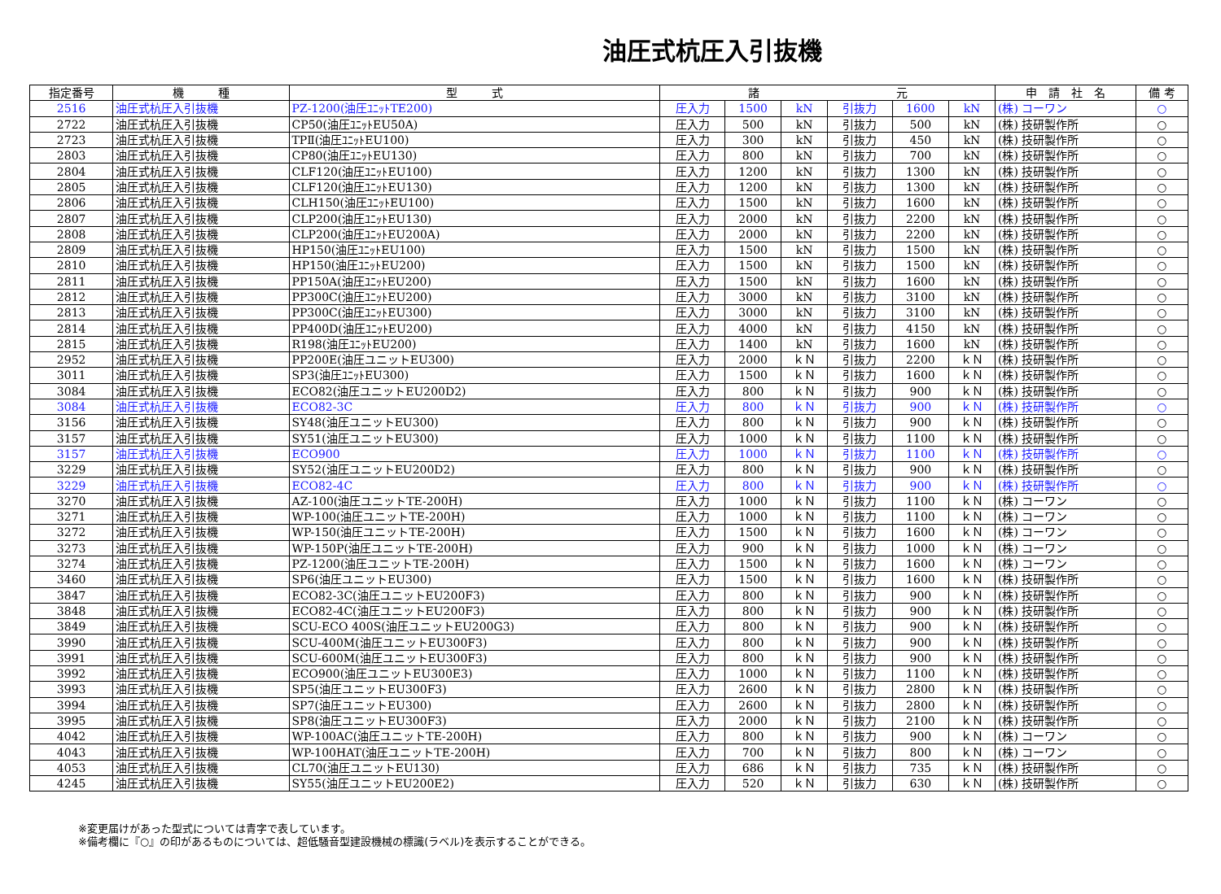油圧式杭圧入引抜機
| 指定番号 | 機 種 | 型 式 | 諸 元 | | | | | | 申 請 社 名 | 備 考 |
| --- | --- | --- | --- | --- | --- | --- | --- | --- | --- | --- |
| 2516 | 油圧式杭圧入引抜機 | PZ-1200(油圧ﾕﾆｯﾄTE200) | 圧入力 | 1500 | kN | 引抜力 | 1600 | kN | (株) コーワン | ○ |
| 2722 | 油圧式杭圧入引抜機 | CP50(油圧ﾕﾆｯﾄEU50A) | 圧入力 | 500 | kN | 引抜力 | 500 | kN | (株) 技研製作所 | ○ |
| 2723 | 油圧式杭圧入引抜機 | TPⅡ(油圧ﾕﾆｯﾄEU100) | 圧入力 | 300 | kN | 引抜力 | 450 | kN | (株) 技研製作所 | ○ |
| 2803 | 油圧式杭圧入引抜機 | CP80(油圧ﾕﾆｯﾄEU130) | 圧入力 | 800 | kN | 引抜力 | 700 | kN | (株) 技研製作所 | ○ |
| 2804 | 油圧式杭圧入引抜機 | CLF120(油圧ﾕﾆｯﾄEU100) | 圧入力 | 1200 | kN | 引抜力 | 1300 | kN | (株) 技研製作所 | ○ |
| 2805 | 油圧式杭圧入引抜機 | CLF120(油圧ﾕﾆｯﾄEU130) | 圧入力 | 1200 | kN | 引抜力 | 1300 | kN | (株) 技研製作所 | ○ |
| 2806 | 油圧式杭圧入引抜機 | CLH150(油圧ﾕﾆｯﾄEU100) | 圧入力 | 1500 | kN | 引抜力 | 1600 | kN | (株) 技研製作所 | ○ |
| 2807 | 油圧式杭圧入引抜機 | CLP200(油圧ﾕﾆｯﾄEU130) | 圧入力 | 2000 | kN | 引抜力 | 2200 | kN | (株) 技研製作所 | ○ |
| 2808 | 油圧式杭圧入引抜機 | CLP200(油圧ﾕﾆｯﾄEU200A) | 圧入力 | 2000 | kN | 引抜力 | 2200 | kN | (株) 技研製作所 | ○ |
| 2809 | 油圧式杭圧入引抜機 | HP150(油圧ﾕﾆｯﾄEU100) | 圧入力 | 1500 | kN | 引抜力 | 1500 | kN | (株) 技研製作所 | ○ |
| 2810 | 油圧式杭圧入引抜機 | HP150(油圧ﾕﾆｯﾄEU200) | 圧入力 | 1500 | kN | 引抜力 | 1500 | kN | (株) 技研製作所 | ○ |
| 2811 | 油圧式杭圧入引抜機 | PP150A(油圧ﾕﾆｯﾄEU200) | 圧入力 | 1500 | kN | 引抜力 | 1600 | kN | (株) 技研製作所 | ○ |
| 2812 | 油圧式杭圧入引抜機 | PP300C(油圧ﾕﾆｯﾄEU200) | 圧入力 | 3000 | kN | 引抜力 | 3100 | kN | (株) 技研製作所 | ○ |
| 2813 | 油圧式杭圧入引抜機 | PP300C(油圧ﾕﾆｯﾄEU300) | 圧入力 | 3000 | kN | 引抜力 | 3100 | kN | (株) 技研製作所 | ○ |
| 2814 | 油圧式杭圧入引抜機 | PP400D(油圧ﾕﾆｯﾄEU200) | 圧入力 | 4000 | kN | 引抜力 | 4150 | kN | (株) 技研製作所 | ○ |
| 2815 | 油圧式杭圧入引抜機 | R198(油圧ﾕﾆｯﾄEU200) | 圧入力 | 1400 | kN | 引抜力 | 1600 | kN | (株) 技研製作所 | ○ |
| 2952 | 油圧式杭圧入引抜機 | PP200E(油圧ユニットEU300) | 圧入力 | 2000 | ｋＮ | 引抜力 | 2200 | ｋＮ | (株) 技研製作所 | ○ |
| 3011 | 油圧式杭圧入引抜機 | SP3(油圧ﾕﾆｯﾄEU300) | 圧入力 | 1500 | ｋＮ | 引抜力 | 1600 | ｋＮ | (株) 技研製作所 | ○ |
| 3084 | 油圧式杭圧入引抜機 | ECO82(油圧ユニットEU200D2) | 圧入力 | 800 | ｋＮ | 引抜力 | 900 | ｋＮ | (株) 技研製作所 | ○ |
| 3084 | 油圧式杭圧入引抜機 | ECO82-3C | 圧入力 | 800 | ｋＮ | 引抜力 | 900 | ｋＮ | (株) 技研製作所 | ○ |
| 3156 | 油圧式杭圧入引抜機 | SY48(油圧ユニットEU300) | 圧入力 | 800 | ｋＮ | 引抜力 | 900 | ｋＮ | (株) 技研製作所 | ○ |
| 3157 | 油圧式杭圧入引抜機 | SY51(油圧ユニットEU300) | 圧入力 | 1000 | ｋＮ | 引抜力 | 1100 | ｋＮ | (株) 技研製作所 | ○ |
| 3157 | 油圧式杭圧入引抜機 | ECO900 | 圧入力 | 1000 | ｋＮ | 引抜力 | 1100 | ｋＮ | (株) 技研製作所 | ○ |
| 3229 | 油圧式杭圧入引抜機 | SY52(油圧ユニットEU200D2) | 圧入力 | 800 | ｋＮ | 引抜力 | 900 | ｋＮ | (株) 技研製作所 | ○ |
| 3229 | 油圧式杭圧入引抜機 | ECO82-4C | 圧入力 | 800 | ｋＮ | 引抜力 | 900 | ｋＮ | (株) 技研製作所 | ○ |
| 3270 | 油圧式杭圧入引抜機 | AZ-100(油圧ユニットTE-200H) | 圧入力 | 1000 | ｋＮ | 引抜力 | 1100 | ｋＮ | (株) コーワン | ○ |
| 3271 | 油圧式杭圧入引抜機 | WP-100(油圧ユニットTE-200H) | 圧入力 | 1000 | ｋＮ | 引抜力 | 1100 | ｋＮ | (株) コーワン | ○ |
| 3272 | 油圧式杭圧入引抜機 | WP-150(油圧ユニットTE-200H) | 圧入力 | 1500 | ｋＮ | 引抜力 | 1600 | ｋＮ | (株) コーワン | ○ |
| 3273 | 油圧式杭圧入引抜機 | WP-150P(油圧ユニットTE-200H) | 圧入力 | 900 | ｋＮ | 引抜力 | 1000 | ｋＮ | (株) コーワン | ○ |
| 3274 | 油圧式杭圧入引抜機 | PZ-1200(油圧ユニットTE-200H) | 圧入力 | 1500 | ｋＮ | 引抜力 | 1600 | ｋＮ | (株) コーワン | ○ |
| 3460 | 油圧式杭圧入引抜機 | SP6(油圧ユニットEU300) | 圧入力 | 1500 | ｋＮ | 引抜力 | 1600 | ｋＮ | (株) 技研製作所 | ○ |
| 3847 | 油圧式杭圧入引抜機 | ECO82-3C(油圧ユニットEU200F3) | 圧入力 | 800 | ｋＮ | 引抜力 | 900 | ｋＮ | (株) 技研製作所 | ○ |
| 3848 | 油圧式杭圧入引抜機 | ECO82-4C(油圧ユニットEU200F3) | 圧入力 | 800 | ｋＮ | 引抜力 | 900 | ｋＮ | (株) 技研製作所 | ○ |
| 3849 | 油圧式杭圧入引抜機 | SCU-ECO 400S(油圧ユニットEU200G3) | 圧入力 | 800 | ｋＮ | 引抜力 | 900 | ｋＮ | (株) 技研製作所 | ○ |
| 3990 | 油圧式杭圧入引抜機 | SCU-400M(油圧ユニットEU300F3) | 圧入力 | 800 | ｋＮ | 引抜力 | 900 | ｋＮ | (株) 技研製作所 | ○ |
| 3991 | 油圧式杭圧入引抜機 | SCU-600M(油圧ユニットEU300F3) | 圧入力 | 800 | ｋＮ | 引抜力 | 900 | ｋＮ | (株) 技研製作所 | ○ |
| 3992 | 油圧式杭圧入引抜機 | ECO900(油圧ユニットEU300E3) | 圧入力 | 1000 | ｋＮ | 引抜力 | 1100 | ｋＮ | (株) 技研製作所 | ○ |
| 3993 | 油圧式杭圧入引抜機 | SP5(油圧ユニットEU300F3) | 圧入力 | 2600 | ｋＮ | 引抜力 | 2800 | ｋＮ | (株) 技研製作所 | ○ |
| 3994 | 油圧式杭圧入引抜機 | SP7(油圧ユニットEU300) | 圧入力 | 2600 | ｋＮ | 引抜力 | 2800 | ｋＮ | (株) 技研製作所 | ○ |
| 3995 | 油圧式杭圧入引抜機 | SP8(油圧ユニットEU300F3) | 圧入力 | 2000 | ｋＮ | 引抜力 | 2100 | ｋＮ | (株) 技研製作所 | ○ |
| 4042 | 油圧式杭圧入引抜機 | WP-100AC(油圧ユニットTE-200H) | 圧入力 | 800 | ｋＮ | 引抜力 | 900 | ｋＮ | (株) コーワン | ○ |
| 4043 | 油圧式杭圧入引抜機 | WP-100HAT(油圧ユニットTE-200H) | 圧入力 | 700 | ｋＮ | 引抜力 | 800 | ｋＮ | (株) コーワン | ○ |
| 4053 | 油圧式杭圧入引抜機 | CL70(油圧ユニットEU130) | 圧入力 | 686 | ｋＮ | 引抜力 | 735 | ｋＮ | (株) 技研製作所 | ○ |
| 4245 | 油圧式杭圧入引抜機 | SY55(油圧ユニットEU200E2) | 圧入力 | 520 | ｋＮ | 引抜力 | 630 | ｋＮ | (株) 技研製作所 | ○ |
※変更届けがあった型式については青字で表しています。
※備考欄に『○』の印があるものについては、超低騒音型建設機械の標識(ラベル)を表示することができる。